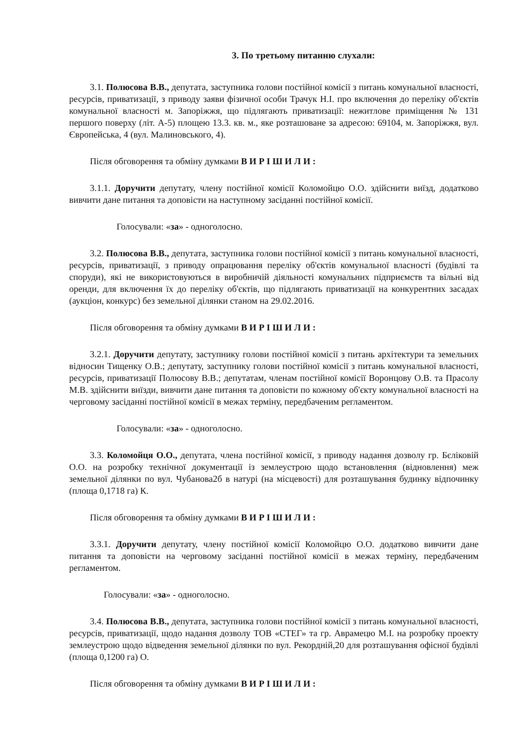3. По третьому питанню слухали:
3.1. Полюсова В.В., депутата, заступника голови постійної комісії з питань комунальної власності, ресурсів, приватизації, з приводу заяви фізичної особи Трачук Н.І. про включення до переліку об'єктів комунальної власності м. Запоріжжя, що підлягають приватизації: нежитлове приміщення № 131 першого поверху (літ. А-5) площею 13.3. кв. м., яке розташоване за адресою: 69104, м. Запоріжжя, вул. Європейська, 4 (вул. Малиновського, 4).
Після обговорення та обміну думками В И Р І Ш И Л И :
3.1.1. Доручити депутату, члену постійної комісії Коломойцю О.О. здійснити виїзд, додатково вивчити дане питання та доповісти на наступному засіданні постійної комісії.
Голосували: «за» - одноголосно.
3.2. Полюсова В.В., депутата, заступника голови постійної комісії з питань комунальної власності, ресурсів, приватизації, з приводу опрацювання переліку об'єктів комунальної власності (будівлі та споруди), які не використовуються в виробничій діяльності комунальних підприємств та вільні від оренди, для включення їх до переліку об'єктів, що підлягають приватизації на конкурентних засадах (аукціон, конкурс) без земельної ділянки станом на 29.02.2016.
Після обговорення та обміну думками В И Р І Ш И Л И :
3.2.1. Доручити депутату, заступнику голови постійної комісії з питань архітектури та земельних відносин Тищенку О.В.; депутату, заступнику голови постійної комісії з питань комунальної власності, ресурсів, приватизації Полюсову В.В.; депутатам, членам постійної комісії Воронцову О.В. та Прасолу М.В. здійснити виїзди, вивчити дане питання та доповісти по кожному об'єкту комунальної власності на черговому засіданні постійної комісії в межах терміну, передбаченим регламентом.
Голосували: «за» - одноголосно.
3.3. Коломойця О.О., депутата, члена постійної комісії, з приводу надання дозволу гр. Бєліковій О.О. на розробку технічної документації із землеустрою щодо встановлення (відновлення) меж земельної ділянки по вул. Чубанова2б в натурі (на місцевості) для розташування будинку відпочинку (площа 0,1718 га) К.
Після обговорення та обміну думками В И Р І Ш И Л И :
3.3.1. Доручити депутату, члену постійної комісії Коломойцю О.О. додатково вивчити дане питання та доповісти на черговому засіданні постійної комісії в межах терміну, передбаченим регламентом.
Голосували: «за» - одноголосно.
3.4. Полюсова В.В., депутата, заступника голови постійної комісії з питань комунальної власності, ресурсів, приватизації, щодо надання дозволу ТОВ «СТЕГ» та гр. Аврамецю М.І. на розробку проекту землеустрою щодо відведення земельної ділянки по вул. Рекордній,20 для розташування офісної будівлі (площа 0,1200 га) О.
Після обговорення та обміну думками В И Р І Ш И Л И :